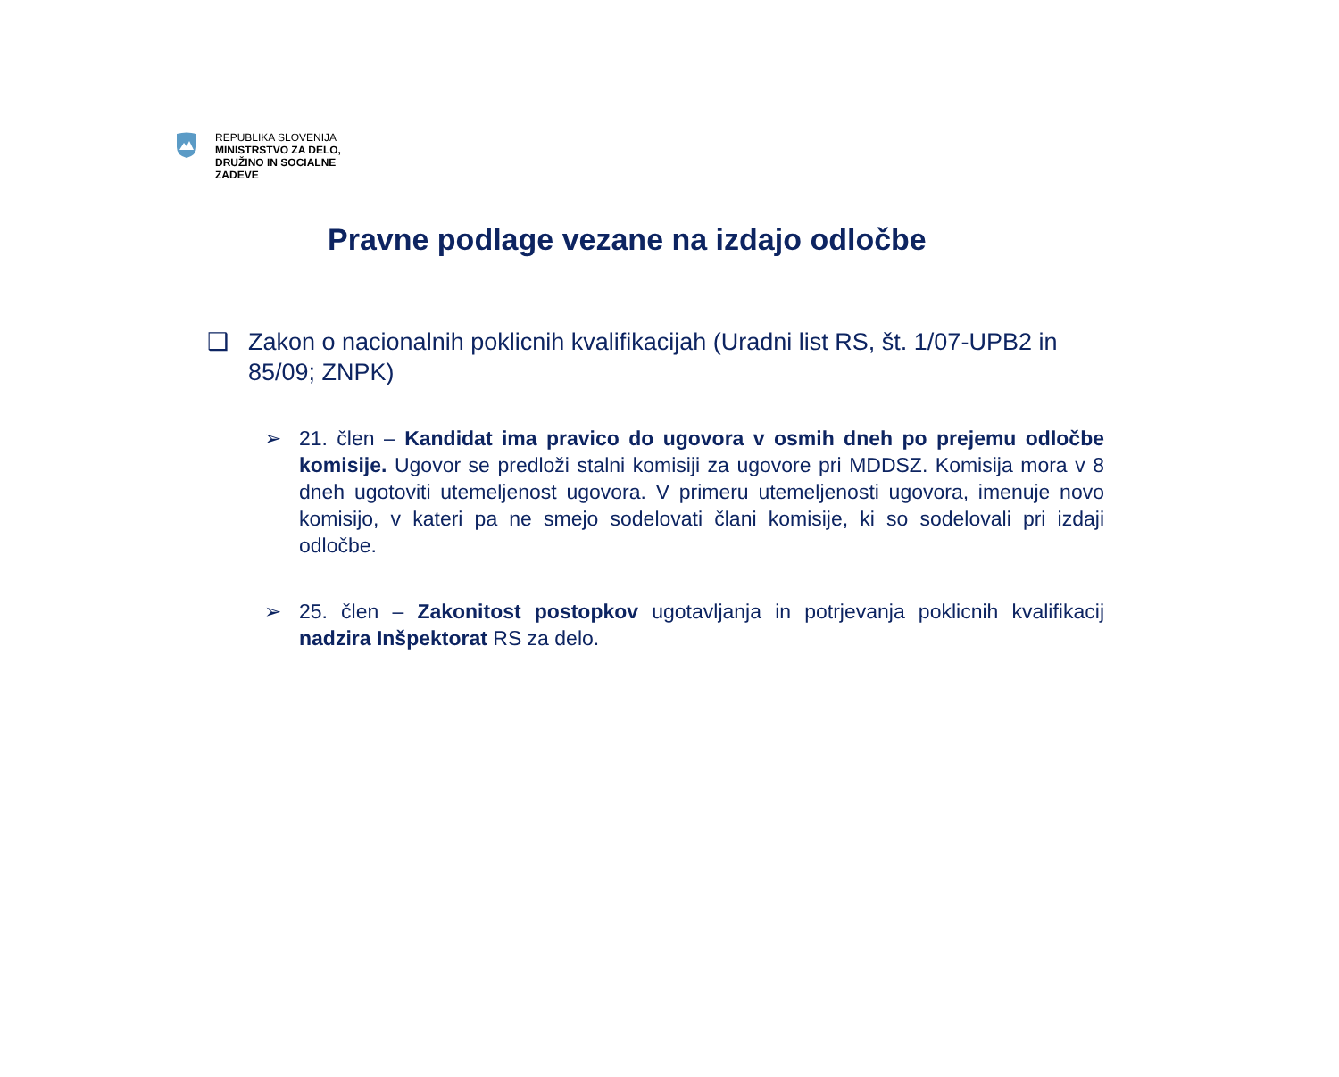REPUBLIKA SLOVENIJA
MINISTRSTVO ZA DELO,
DRUŽINO IN SOCIALNE
ZADEVE
Pravne podlage vezane na izdajo odločbe
❑ Zakon o nacionalnih poklicnih kvalifikacijah (Uradni list RS, št. 1/07-UPB2 in 85/09; ZNPK)
➢ 21. člen – Kandidat ima pravico do ugovora v osmih dneh po prejemu odločbe komisije. Ugovor se predloži stalni komisiji za ugovore pri MDDSZ. Komisija mora v 8 dneh ugotoviti utemeljenost ugovora. V primeru utemeljenosti ugovora, imenuje novo komisijo, v kateri pa ne smejo sodelovati člani komisije, ki so sodelovali pri izdaji odločbe.
➢ 25. člen – Zakonitost postopkov ugotavljanja in potrjevanja poklicnih kvalifikacij nadzira Inšpektorat RS za delo.